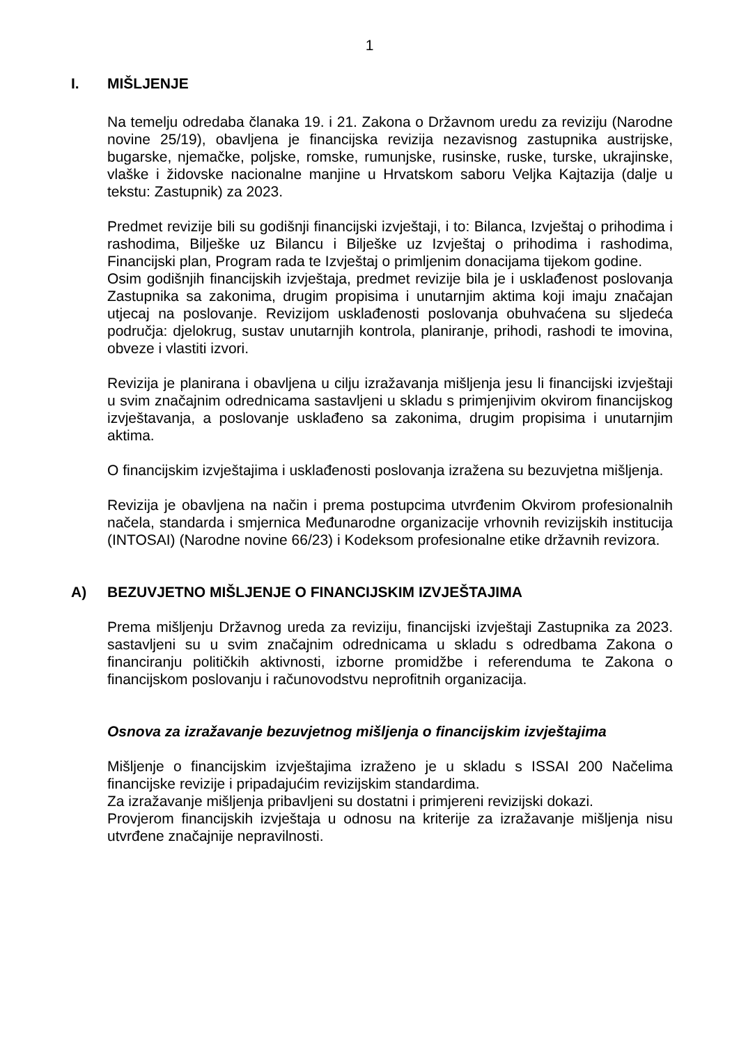1
I. MIŠLJENJE
Na temelju odredaba članaka 19. i 21. Zakona o Državnom uredu za reviziju (Narodne novine 25/19), obavljena je financijska revizija nezavisnog zastupnika austrijske, bugarske, njemačke, poljske, romske, rumunjske, rusinske, ruske, turske, ukrajinske, vlaške i židovske nacionalne manjine u Hrvatskom saboru Veljka Kajtazija (dalje u tekstu: Zastupnik) za 2023.
Predmet revizije bili su godišnji financijski izvještaji, i to: Bilanca, Izvještaj o prihodima i rashodima, Bilješke uz Bilancu i Bilješke uz Izvještaj o prihodima i rashodima, Financijski plan, Program rada te Izvještaj o primljenim donacijama tijekom godine.
Osim godišnjih financijskih izvještaja, predmet revizije bila je i usklađenost poslovanja Zastupnika sa zakonima, drugim propisima i unutarnjim aktima koji imaju značajan utjecaj na poslovanje. Revizijom usklađenosti poslovanja obuhvaćena su sljedeća područja: djelokrug, sustav unutarnjih kontrola, planiranje, prihodi, rashodi te imovina, obveze i vlastiti izvori.
Revizija je planirana i obavljena u cilju izražavanja mišljenja jesu li financijski izvještaji u svim značajnim odrednicama sastavljeni u skladu s primjenjivim okvirom financijskog izvještavanja, a poslovanje usklađeno sa zakonima, drugim propisima i unutarnjim aktima.
O financijskim izvještajima i usklađenosti poslovanja izražena su bezuvjetna mišljenja.
Revizija je obavljena na način i prema postupcima utvrđenim Okvirom profesionalnih načela, standarda i smjernica Međunarodne organizacije vrhovnih revizijskih institucija (INTOSAI) (Narodne novine 66/23) i Kodeksom profesionalne etike državnih revizora.
A) BEZUVJETNO MIŠLJENJE O FINANCIJSKIM IZVJEŠTAJIMA
Prema mišljenju Državnog ureda za reviziju, financijski izvještaji Zastupnika za 2023. sastavljeni su u svim značajnim odrednicama u skladu s odredbama Zakona o financiranju političkih aktivnosti, izborne promidžbe i referenduma te Zakona o financijskom poslovanju i računovodstvu neprofitnih organizacija.
Osnova za izražavanje bezuvjetnog mišljenja o financijskim izvještajima
Mišljenje o financijskim izvještajima izraženo je u skladu s ISSAI 200 Načelima financijske revizije i pripadajućim revizijskim standardima.
Za izražavanje mišljenja pribavljeni su dostatni i primjereni revizijski dokazi.
Provjerom financijskih izvještaja u odnosu na kriterije za izražavanje mišljenja nisu utvrđene značajnije nepravilnosti.